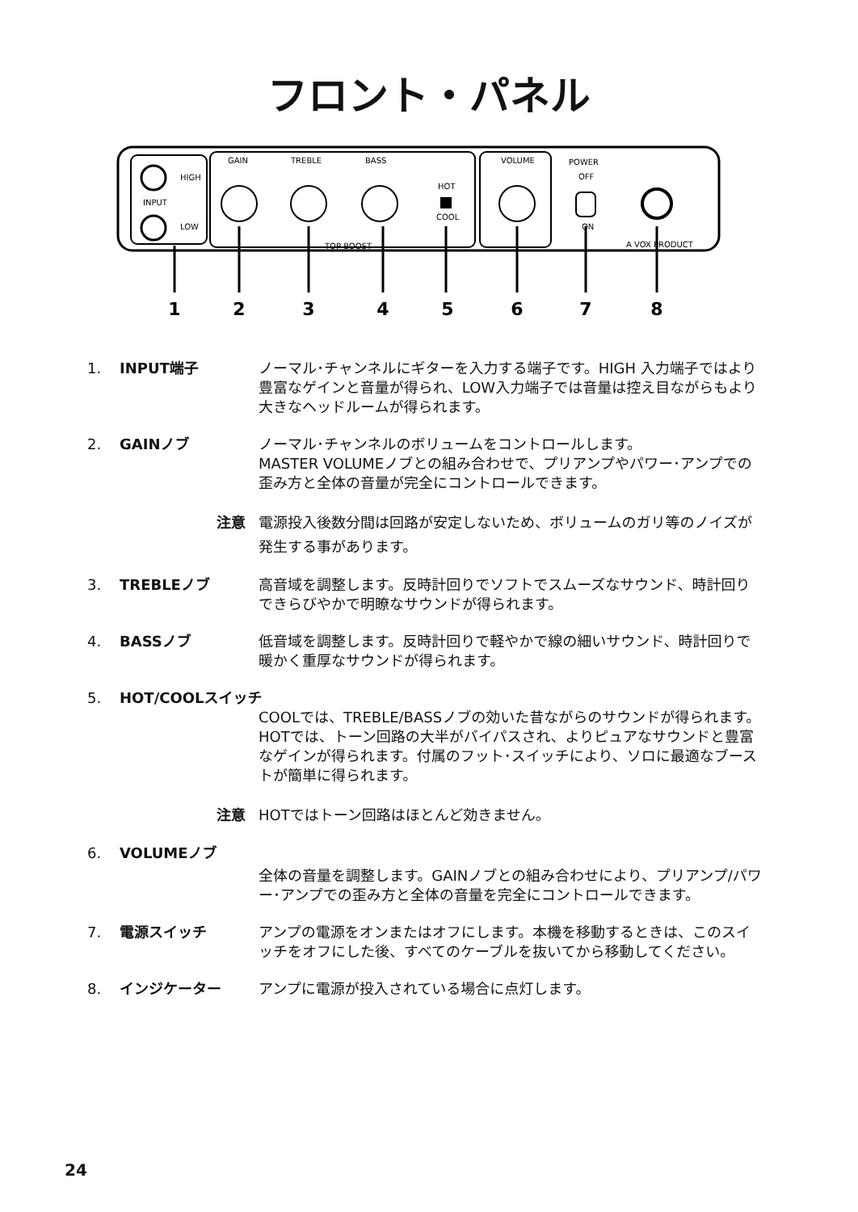フロント・パネル
HIGH
INPUT
LOW
GAIN
TREBLE
BASS
HOT
COOL
VOLUME
POWER
OFF
ON
TOP BOOST
A VOX PRODUCT
1
2
3
4
5
6
7
8
1. INPUT端子 ノーマル･チャンネルにギターを入力する端子です。HIGH 入力端子ではより豊富なゲインと音量が得られ、LOW入力端子では音量は控え目ながらもより大きなヘッドルームが得られます。
2. GAINノブ ノーマル･チャンネルのボリュームをコントロールします。
MASTER VOLUMEノブとの組み合わせで、プリアンプやパワー･アンプでの歪み方と全体の音量が完全にコントロールできます。
注意 電源投入後数分間は回路が安定しないため、ボリュームのガリ等のノイズが発生する事があります。
3. TREBLEノブ 高音域を調整します。反時計回りでソフトでスムーズなサウンド、時計回りできらびやかで明瞭なサウンドが得られます。
4. BASSノブ 低音域を調整します。反時計回りで軽やかで線の細いサウンド、時計回りで暖かく重厚なサウンドが得られます。
5. HOT/COOLスイッチ
COOLでは、TREBLE/BASSノブの効いた昔ながらのサウンドが得られます。
HOTでは、トーン回路の大半がバイパスされ、よりピュアなサウンドと豊富なゲインが得られます。付属のフット･スイッチにより、ソロに最適なブーストが簡単に得られます。
注意 HOTではトーン回路はほとんど効きません。
6. VOLUMEノブ
全体の音量を調整します。GAINノブとの組み合わせにより、プリアンプ/パワー･アンプでの歪み方と全体の音量を完全にコントロールできます。
7. 電源スイッチ アンプの電源をオンまたはオフにします。本機を移動するときは、このスイッチをオフにした後、すべてのケーブルを抜いてから移動してください。
8. インジケーター アンプに電源が投入されている場合に点灯します。
24